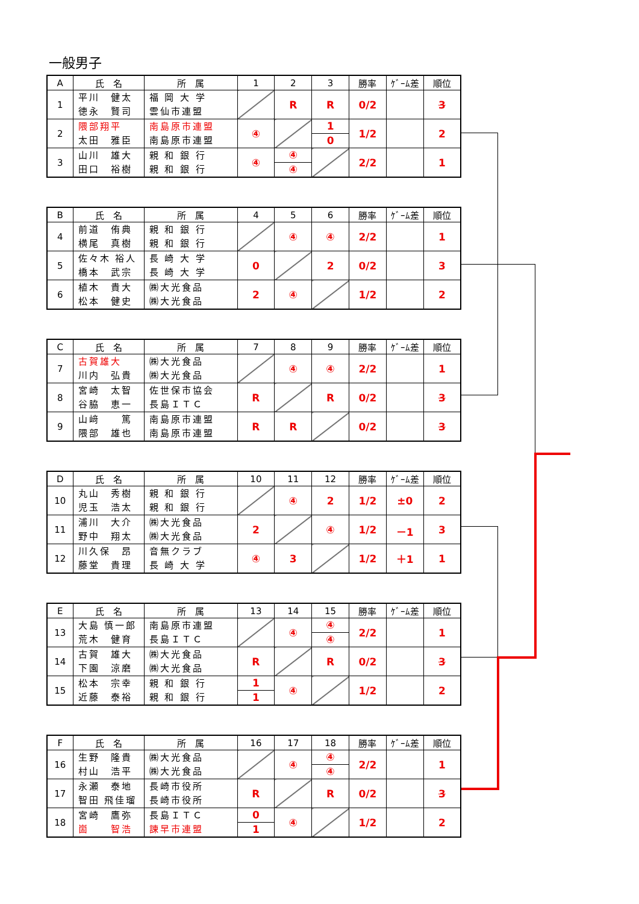一般男子
| A | 氏 名 | 所 属 | 1 | 2 | 3 | 勝率 | ｹﾞｰﾑ差 | 順位 |
| --- | --- | --- | --- | --- | --- | --- | --- | --- |
| 1 | 平川 健太 徳永 賢司 | 福 岡 大 学 雲仙市連盟 | | R | R | 0/2 | | 3 |
| 2 | 隈部翔平 太田 雅臣 | 南島原市連盟 南島原市連盟 | ④ | | 1 0 | 1/2 | | 2 |
| 3 | 山川 雄大 田口 裕樹 | 親 和 銀 行 親 和 銀 行 | ④ | ④ ④ | | 2/2 | | 1 |
| B | 氏 名 | 所 属 | 4 | 5 | 6 | 勝率 | ｹﾞｰﾑ差 | 順位 |
| --- | --- | --- | --- | --- | --- | --- | --- | --- |
| 4 | 前道 侑典 横尾 真樹 | 親 和 銀 行 親 和 銀 行 | | ④ | ④ | 2/2 | | 1 |
| 5 | 佐々木 裕人 橋本 武宗 | 長 崎 大 学 長 崎 大 学 | 0 | | 2 | 0/2 | | 3 |
| 6 | 植木 貴大 松本 健史 | ㈱大光食品 ㈱大光食品 | 2 | ④ | | 1/2 | | 2 |
| C | 氏 名 | 所 属 | 7 | 8 | 9 | 勝率 | ｹﾞｰﾑ差 | 順位 |
| --- | --- | --- | --- | --- | --- | --- | --- | --- |
| 7 | 古賀雄大 川内 弘貴 | ㈱大光食品 ㈱大光食品 | | ④ | ④ | 2/2 | | 1 |
| 8 | 宮崎 太智 谷脇 恵一 | 佐世保市協会 長島ＩＴＣ | R | | R | 0/2 | | 3 |
| 9 | 山﨑 篤 隈部 雄也 | 南島原市連盟 南島原市連盟 | R | R | | 0/2 | | 3 |
| D | 氏 名 | 所 属 | 10 | 11 | 12 | 勝率 | ｹﾞｰﾑ差 | 順位 |
| --- | --- | --- | --- | --- | --- | --- | --- | --- |
| 10 | 丸山 秀樹 児玉 浩太 | 親 和 銀 行 親 和 銀 行 | | ④ | 2 | 1/2 | ±0 | 2 |
| 11 | 浦川 大介 野中 翔太 | ㈱大光食品 ㈱大光食品 | 2 | | ④ | 1/2 | －1 | 3 |
| 12 | 川久保 昂 藤堂 貴理 | 音無クラブ 長 崎 大 学 | ④ | 3 | | 1/2 | ＋1 | 1 |
| E | 氏 名 | 所 属 | 13 | 14 | 15 | 勝率 | ｹﾞｰﾑ差 | 順位 |
| --- | --- | --- | --- | --- | --- | --- | --- | --- |
| 13 | 大島 慎一郎 荒木 健育 | 南島原市連盟 長島ＩＴＣ | | ④ | ④ ④ | 2/2 | | 1 |
| 14 | 古賀 雄大 下園 涼磨 | ㈱大光食品 ㈱大光食品 | R | | R | 0/2 | | 3 |
| 15 | 松本 宗幸 近藤 泰裕 | 親 和 銀 行 親 和 銀 行 | 1 1 | ④ | | 1/2 | | 2 |
| F | 氏 名 | 所 属 | 16 | 17 | 18 | 勝率 | ｹﾞｰﾑ差 | 順位 |
| --- | --- | --- | --- | --- | --- | --- | --- | --- |
| 16 | 生野 隆貴 村山 浩平 | ㈱大光食品 ㈱大光食品 | | ④ | ④ ④ | 2/2 | | 1 |
| 17 | 永瀬 泰地 智田 飛佳瑠 | 長崎市役所 長崎市役所 | R | | R | 0/2 | | 3 |
| 18 | 宮崎 鷹弥 崮 智浩 | 長島ＩＴＣ 諫早市連盟 | 0 1 | ④ | | 1/2 | | 2 |